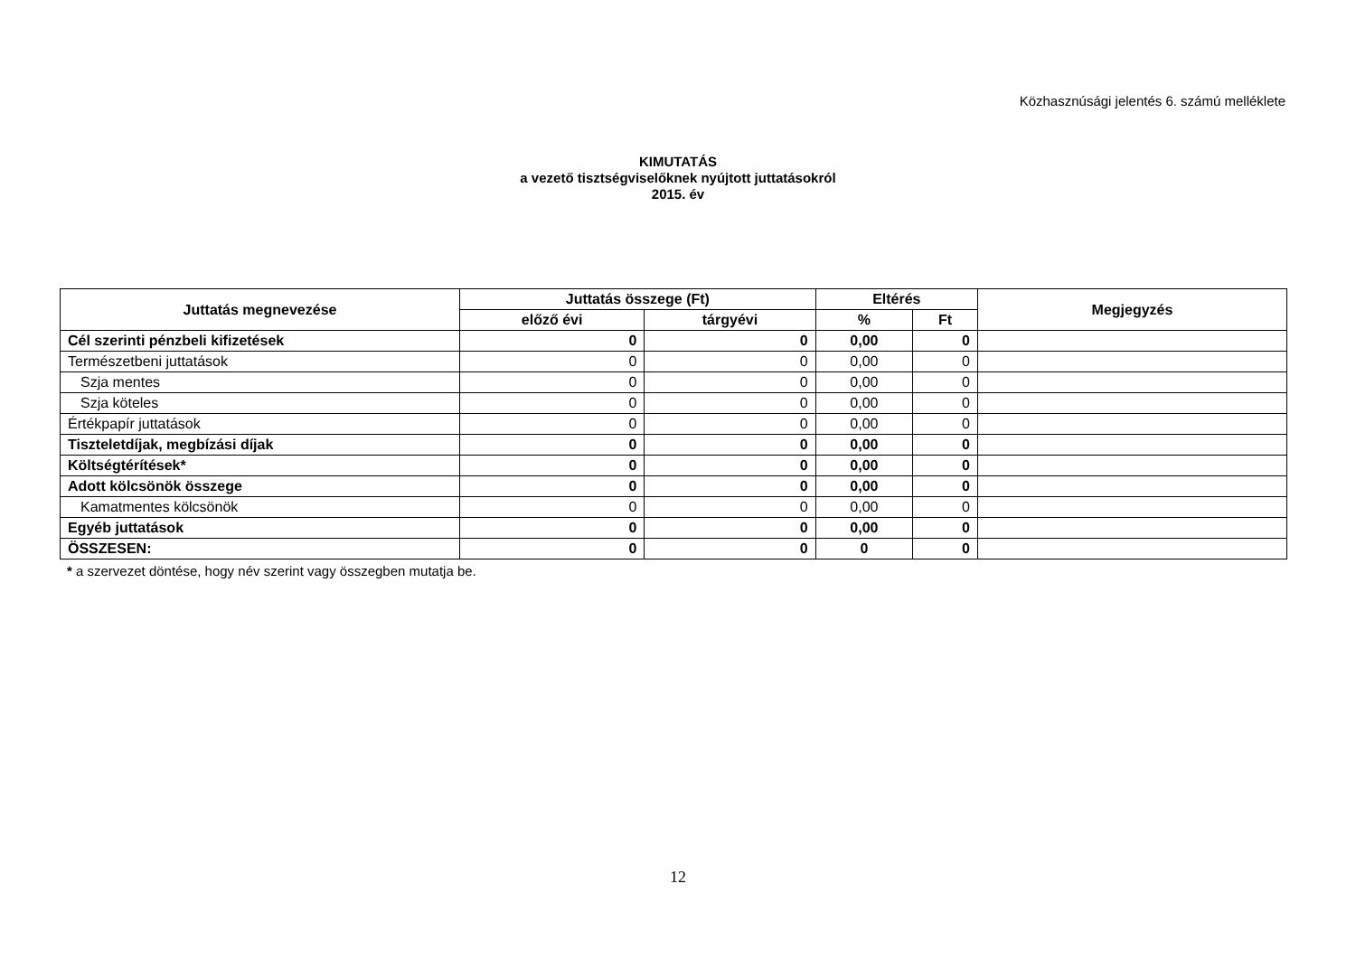Közhasznúsági jelentés 6. számú melléklete
KIMUTATÁS
a vezető tisztségviselőknek nyújtott juttatásokról
2015. év
| Juttatás megnevezése | Juttatás összege (Ft) | | Eltérés | | Megjegyzés |
| --- | --- | --- | --- | --- | --- |
| | előző évi | tárgyévi | % | Ft | |
| Cél szerinti pénzbeli kifizetések | 0 | 0 | 0,00 | 0 | |
| Természetbeni juttatások | 0 | 0 | 0,00 | 0 | |
| Szja mentes | 0 | 0 | 0,00 | 0 | |
| Szja köteles | 0 | 0 | 0,00 | 0 | |
| Értékpapír juttatások | 0 | 0 | 0,00 | 0 | |
| Tiszteletdíjak, megbízási díjak | 0 | 0 | 0,00 | 0 | |
| Költségtérítések* | 0 | 0 | 0,00 | 0 | |
| Adott kölcsönök összege | 0 | 0 | 0,00 | 0 | |
| Kamatmentes kölcsönök | 0 | 0 | 0,00 | 0 | |
| Egyéb juttatások | 0 | 0 | 0,00 | 0 | |
| ÖSSZESEN: | 0 | 0 | 0 | 0 | |
* a szervezet döntése, hogy név szerint vagy összegben mutatja be.
12